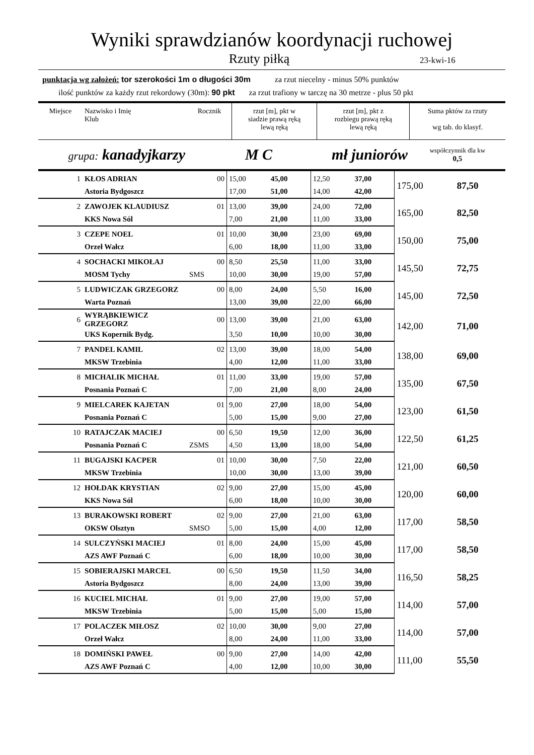Wyniki sprawdzianów koordynacji ruchowej
Rzuty piłką 23-kwi-16
punktacja wg założeń: tor szerokości 1m o długości 30m za rzut niecelny - minus 50% punktów
ilość punktów za każdy rzut rekordowy (30m): 90 pkt za rzut trafiony w tarczę na 30 metrze - plus 50 pkt
| Miejsce | Nazwisko i Imię Klub | Rocznik | rzut [m], pkt w siadzie prawą ręką lewą ręką | | rzut [m], pkt z rozbiegu prawą ręką lewą ręką | Suma pktów za rzuty wg tab. do klasyf. |
| --- | --- | --- | --- | --- | --- | --- |
| grupa: kanadyjkarzy | | M C | | mł juniorów | | współczynnik dla kw 0,5 |
| 1 | KŁOS ADRIAN | 00 | 15,00 | 45,00 | 12,50 | 37,00 | 175,00 | 87,50 |
| | Astoria Bydgoszcz | | 17,00 | 51,00 | 14,00 | 42,00 | | |
| 2 | ZAWOJEK KLAUDIUSZ | 01 | 13,00 | 39,00 | 24,00 | 72,00 | 165,00 | 82,50 |
| | KKS Nowa Sól | | 7,00 | 21,00 | 11,00 | 33,00 | | |
| 3 | CZEPE NOEL | 01 | 10,00 | 30,00 | 23,00 | 69,00 | 150,00 | 75,00 |
| | Orzeł Wałcz | | 6,00 | 18,00 | 11,00 | 33,00 | | |
| 4 | SOCHACKI MIKOŁAJ | 00 | 8,50 | 25,50 | 11,00 | 33,00 | 145,50 | 72,75 |
| | MOSM Tychy | SMS | 10,00 | 30,00 | 19,00 | 57,00 | | |
| 5 | LUDWICZAK GRZEGORZ | 00 | 8,00 | 24,00 | 5,50 | 16,00 | 145,00 | 72,50 |
| | Warta Poznań | | 13,00 | 39,00 | 22,00 | 66,00 | | |
| 6 | WYRĄBKIEWICZ GRZEGORZ | 00 | 13,00 | 39,00 | 21,00 | 63,00 | 142,00 | 71,00 |
| | UKS Kopernik Bydg. | | 3,50 | 10,00 | 10,00 | 30,00 | | |
| 7 | PANDEL KAMIL | 02 | 13,00 | 39,00 | 18,00 | 54,00 | 138,00 | 69,00 |
| | MKSW Trzebinia | | 4,00 | 12,00 | 11,00 | 33,00 | | |
| 8 | MICHALIK MICHAŁ | 01 | 11,00 | 33,00 | 19,00 | 57,00 | 135,00 | 67,50 |
| | Posnania Poznań C | | 7,00 | 21,00 | 8,00 | 24,00 | | |
| 9 | MIELCAREK KAJETAN | 01 | 9,00 | 27,00 | 18,00 | 54,00 | 123,00 | 61,50 |
| | Posnania Poznań C | | 5,00 | 15,00 | 9,00 | 27,00 | | |
| 10 | RATAJCZAK MACIEJ | 00 | 6,50 | 19,50 | 12,00 | 36,00 | 122,50 | 61,25 |
| | Posnania Poznań C | ZSMS | 4,50 | 13,00 | 18,00 | 54,00 | | |
| 11 | BUGAJSKI KACPER | 01 | 10,00 | 30,00 | 7,50 | 22,00 | 121,00 | 60,50 |
| | MKSW Trzebinia | | 10,00 | 30,00 | 13,00 | 39,00 | | |
| 12 | HOŁDAK KRYSTIAN | 02 | 9,00 | 27,00 | 15,00 | 45,00 | 120,00 | 60,00 |
| | KKS Nowa Sól | | 6,00 | 18,00 | 10,00 | 30,00 | | |
| 13 | BURAKOWSKI ROBERT | 02 | 9,00 | 27,00 | 21,00 | 63,00 | 117,00 | 58,50 |
| | OKSW Olsztyn | SMSO | 5,00 | 15,00 | 4,00 | 12,00 | | |
| 14 | SULCZYŃSKI MACIEJ | 01 | 8,00 | 24,00 | 15,00 | 45,00 | 117,00 | 58,50 |
| | AZS AWF Poznań C | | 6,00 | 18,00 | 10,00 | 30,00 | | |
| 15 | SOBIERAJSKI MARCEL | 00 | 6,50 | 19,50 | 11,50 | 34,00 | 116,50 | 58,25 |
| | Astoria Bydgoszcz | | 8,00 | 24,00 | 13,00 | 39,00 | | |
| 16 | KUCIEL MICHAŁ | 01 | 9,00 | 27,00 | 19,00 | 57,00 | 114,00 | 57,00 |
| | MKSW Trzebinia | | 5,00 | 15,00 | 5,00 | 15,00 | | |
| 17 | POLACZEK MIŁOSZ | 02 | 10,00 | 30,00 | 9,00 | 27,00 | 114,00 | 57,00 |
| | Orzeł Wałcz | | 8,00 | 24,00 | 11,00 | 33,00 | | |
| 18 | DOMIŃSKI PAWEŁ | 00 | 9,00 | 27,00 | 14,00 | 42,00 | 111,00 | 55,50 |
| | AZS AWF Poznań C | | 4,00 | 12,00 | 10,00 | 30,00 | | |